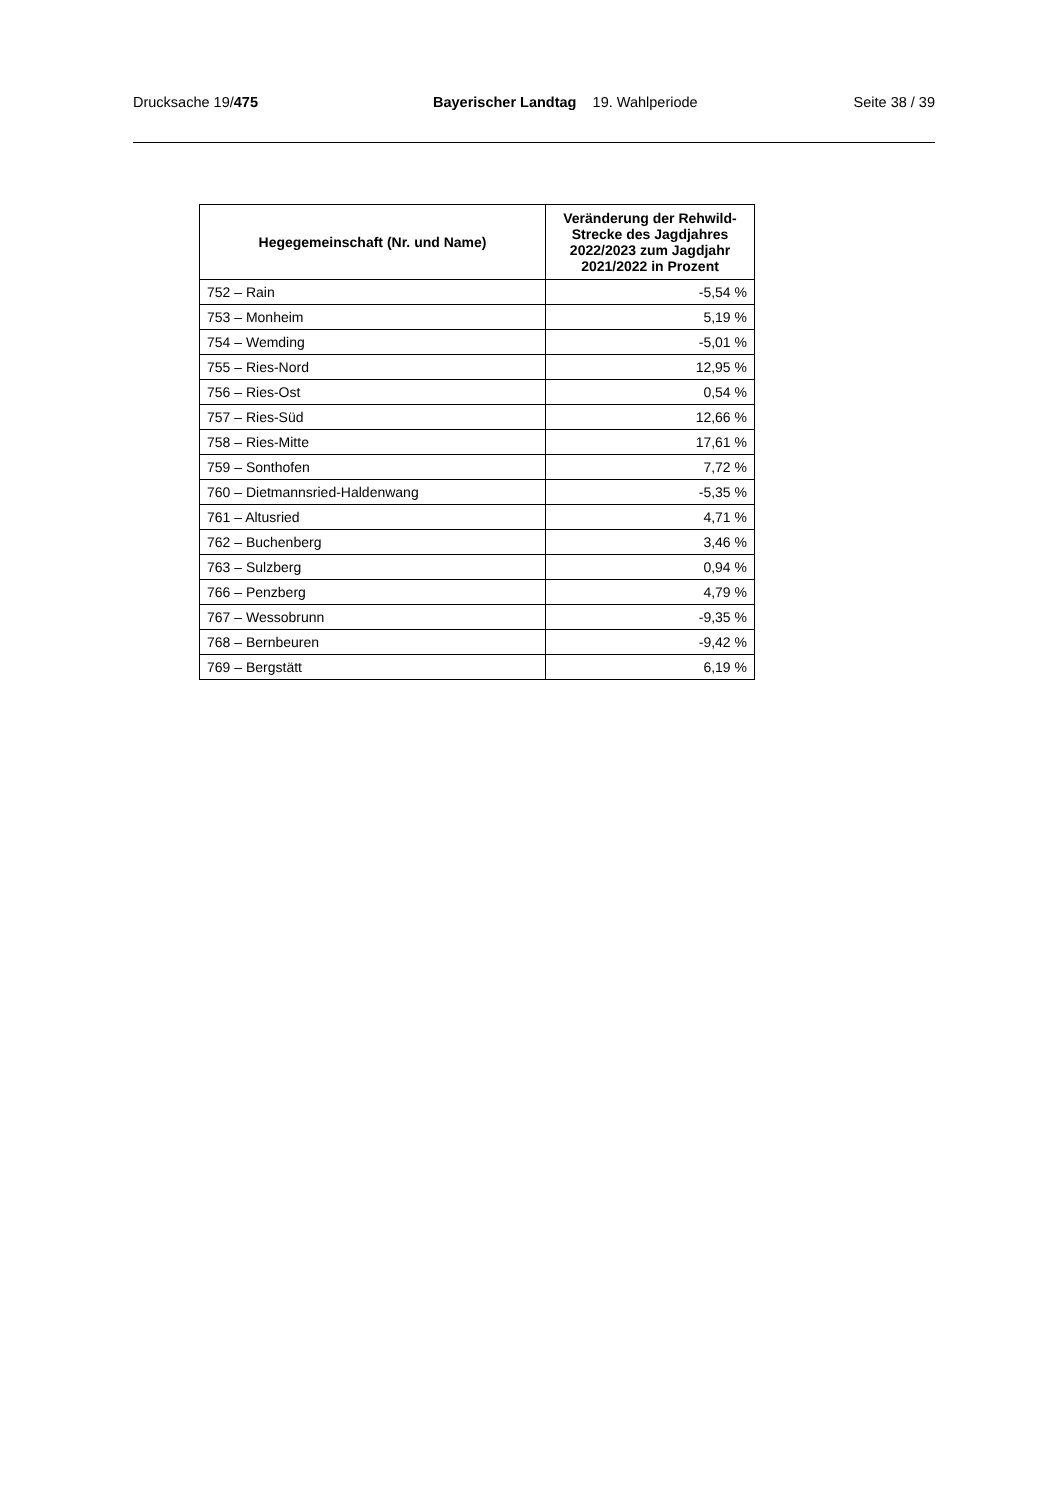Drucksache 19/475 Bayerischer Landtag 19. Wahlperiode Seite 38 / 39
| Hegegemeinschaft (Nr. und Name) | Veränderung der Rehwild-Strecke des Jagdjahres 2022/2023 zum Jagdjahr 2021/2022 in Prozent |
| --- | --- |
| 752 – Rain | -5,54 % |
| 753 – Monheim | 5,19 % |
| 754 – Wemding | -5,01 % |
| 755 – Ries-Nord | 12,95 % |
| 756 – Ries-Ost | 0,54 % |
| 757 – Ries-Süd | 12,66 % |
| 758 – Ries-Mitte | 17,61 % |
| 759 – Sonthofen | 7,72 % |
| 760 – Dietmannsried-Haldenwang | -5,35 % |
| 761 – Altusried | 4,71 % |
| 762 – Buchenberg | 3,46 % |
| 763 – Sulzberg | 0,94 % |
| 766 – Penzberg | 4,79 % |
| 767 – Wessobrunn | -9,35 % |
| 768 – Bernbeuren | -9,42 % |
| 769 – Bergstätt | 6,19 % |